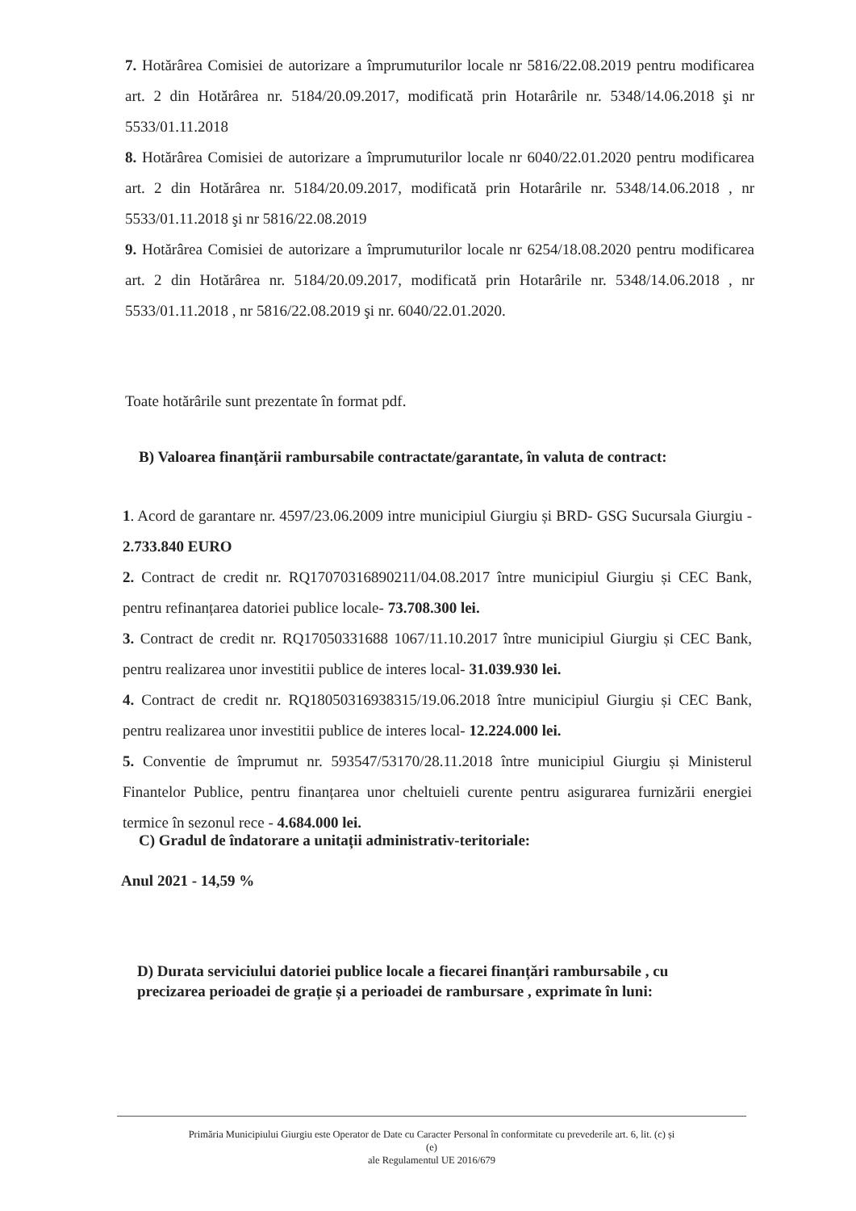7. Hotărârea Comisiei de autorizare a împrumuturilor locale nr 5816/22.08.2019 pentru modificarea art. 2 din Hotărârea nr. 5184/20.09.2017, modificată prin Hotarârile nr. 5348/14.06.2018 şi nr 5533/01.11.2018
8. Hotărârea Comisiei de autorizare a împrumuturilor locale nr 6040/22.01.2020 pentru modificarea art. 2 din Hotărârea nr. 5184/20.09.2017, modificată prin Hotarârile nr. 5348/14.06.2018 , nr 5533/01.11.2018 şi nr 5816/22.08.2019
9. Hotărârea Comisiei de autorizare a împrumuturilor locale nr 6254/18.08.2020 pentru modificarea art. 2 din Hotărârea nr. 5184/20.09.2017, modificată prin Hotarârile nr. 5348/14.06.2018 , nr 5533/01.11.2018 , nr 5816/22.08.2019 şi nr. 6040/22.01.2020.
Toate hotărârile sunt prezentate în format pdf.
B) Valoarea finanțării rambursabile contractate/garantate, în valuta de contract:
1. Acord de garantare nr. 4597/23.06.2009 intre municipiul Giurgiu și BRD- GSG Sucursala Giurgiu - 2.733.840 EURO
2. Contract de credit nr. RQ17070316890211/04.08.2017 între municipiul Giurgiu și CEC Bank, pentru refinanțarea datoriei publice locale- 73.708.300 lei.
3. Contract de credit nr. RQ17050331688 1067/11.10.2017 între municipiul Giurgiu și CEC Bank, pentru realizarea unor investitii publice de interes local- 31.039.930 lei.
4. Contract de credit nr. RQ18050316938315/19.06.2018 între municipiul Giurgiu și CEC Bank, pentru realizarea unor investitii publice de interes local- 12.224.000 lei.
5. Conventie de împrumut nr. 593547/53170/28.11.2018 între municipiul Giurgiu și Ministerul Finantelor Publice, pentru finanțarea unor cheltuieli curente pentru asigurarea furnizării energiei termice în sezonul rece - 4.684.000 lei.
C) Gradul de îndatorare a unitații administrativ-teritoriale:
Anul 2021 - 14,59 %
D) Durata serviciului datoriei publice locale a fiecarei finanțări rambursabile , cu precizarea perioadei de grație și a perioadei de rambursare , exprimate în luni:
Primăria Municipiului Giurgiu este Operator de Date cu Caracter Personal în conformitate cu prevederile art. 6, lit. (c) și
(e)
ale Regulamentul UE 2016/679